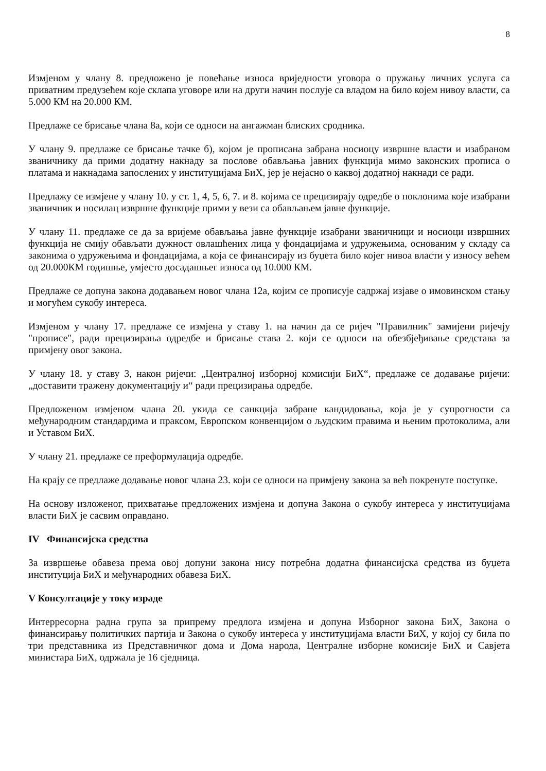8
Измјеном у члану 8. предложено је повећање износа вриједности уговора о пружању личних услуга са приватним предузећем које склапа уговоре или на други начин послује са владом на било којем нивоу власти, са 5.000 КМ на 20.000 КМ.
Предлаже се брисање члана 8а, који се односи на ангажман блиских сродника.
У члану 9. предлаже се брисање тачке б), којом је прописана забрана носиоцу извршне власти и изабраном званичнику да прими додатну накнаду за послове обављања јавних функција мимо законских прописа о платама и накнадама запослених у институцијама БиХ, јер је нејасно о каквој додатној накнади се ради.
Предлажу се измјене у члану 10. у ст. 1, 4, 5, 6, 7. и 8. којима се прецизирају одредбе о поклонима које изабрани званичник и носилац извршне функције прими у вези са обављањем јавне функције.
У члану 11. предлаже се да за вријеме обављања јавне функције изабрани званичници и носиоци извршних функција не смију обављати дужност овлашћених лица у фондацијама и удружењима, основаним у складу са законима о удружењима и фондацијама, а која се финансирају из буџета било којег нивоа власти у износу већем од 20.000КМ годишње, умјесто досадашњег износа од 10.000 КМ.
Предлаже се допуна закона додавањем новог члана 12а, којим се прописује садржај изјаве о имовинском стању и могућем сукобу интереса.
Измјеном у члану 17. предлаже се измјена у ставу 1. на начин да се ријеч "Правилник" замијени ријечју "прописе", ради прецизирања одредбе и брисање става 2. који се односи на обезбјеђивање средстава за примјену овог закона.
У члану 18. у ставу 3, након ријечи: „Централној изборној комисији БиХ“, предлаже се додавање ријечи: „доставити тражену документацију и“ ради прецизирања одредбе.
Предложеном измјеном члана 20. укида се санкција забране кандидовања, која је у супротности са међународним стандардима и праксом, Европском конвенцијом о људским правима и њеним протоколима, али и Уставом БиХ.
У члану 21. предлаже се преформулација одредбе.
На крају се предлаже додавање новог члана 23. који се односи на примјену закона за већ покренуте поступке.
На основу изложеног, прихватање предложених измјена и допуна Закона о сукобу интереса у институцијама власти БиХ је сасвим оправдано.
IV Финансијска средства
За извршење обавеза према овој допуни закона нису потребна додатна финансијска средства из буџета институција БиХ и међународних обавеза БиХ.
V Консултације у току израде
Интерресорна радна група за припрему предлога измјена и допуна Изборног закона БиХ, Закона о финансирању политичких партија и Закона о сукобу интереса у институцијама власти БиХ, у којој су била по три представника из Представничког дома и Дома народа, Централне изборне комисије БиХ и Савјета министара БиХ, одржала је 16 сједница.